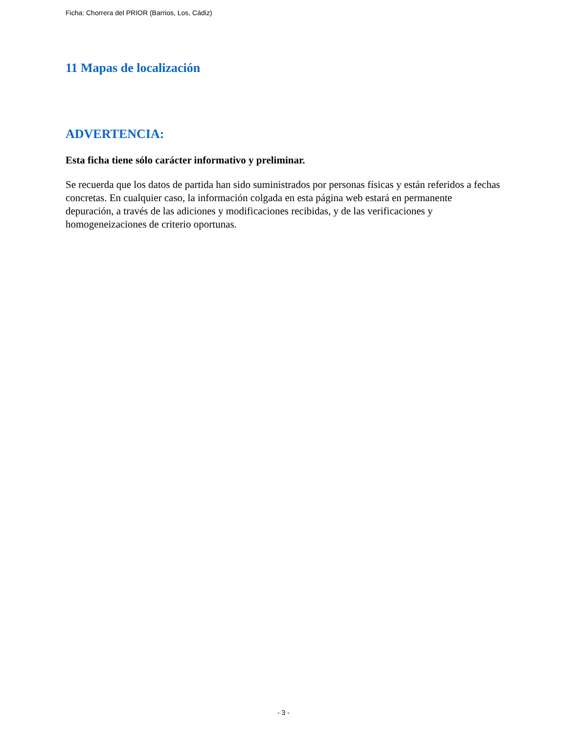Ficha: Chorrera del PRIOR (Barrios, Los, Cádiz)
11 Mapas de localización
ADVERTENCIA:
Esta ficha tiene sólo carácter informativo y preliminar.
Se recuerda que los datos de partida han sido suministrados por personas físicas y están referidos a fechas concretas. En cualquier caso, la información colgada en esta página web estará en permanente depuración, a través de las adiciones y modificaciones recibidas, y de las verificaciones y homogeneizaciones de criterio oportunas.
- 3 -